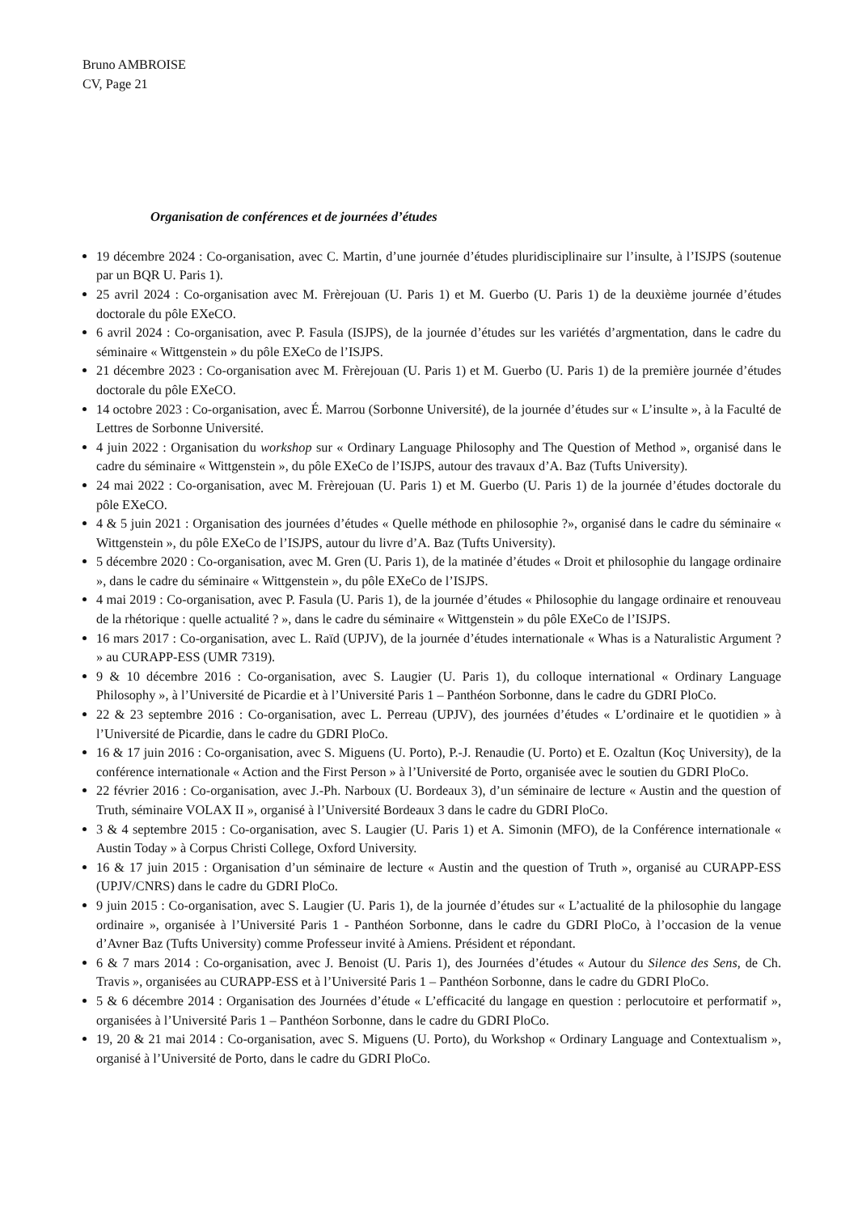Bruno AMBROISE
CV, Page 21
Organisation de conférences et de journées d’études
19 décembre 2024 : Co-organisation, avec C. Martin, d’une journée d’études pluridisciplinaire sur l’insulte, à l’ISJPS (soutenue par un BQR U. Paris 1).
25 avril 2024 : Co-organisation avec M. Frèrejouan (U. Paris 1) et M. Guerbo (U. Paris 1) de la deuxième journée d’études doctorale du pôle EXeCO.
6 avril 2024 : Co-organisation, avec P. Fasula (ISJPS), de la journée d’études sur les variétés d’argmentation, dans le cadre du séminaire « Wittgenstein » du pôle EXeCo de l’ISJPS.
21 décembre 2023 : Co-organisation avec M. Frèrejouan (U. Paris 1) et M. Guerbo (U. Paris 1) de la première journée d’études doctorale du pôle EXeCO.
14 octobre 2023 : Co-organisation, avec É. Marrou (Sorbonne Université), de la journée d’études sur « L’insulte », à la Faculté de Lettres de Sorbonne Université.
4 juin 2022 : Organisation du workshop sur « Ordinary Language Philosophy and The Question of Method », organisé dans le cadre du séminaire « Wittgenstein », du pôle EXeCo de l’ISJPS, autour des travaux d’A. Baz (Tufts University).
24 mai 2022 : Co-organisation, avec M. Frèrejouan (U. Paris 1) et M. Guerbo (U. Paris 1) de la journée d’études doctorale du pôle EXeCO.
4 & 5 juin 2021 : Organisation des journées d’études « Quelle méthode en philosophie ?», organisé dans le cadre du séminaire « Wittgenstein », du pôle EXeCo de l’ISJPS, autour du livre d’A. Baz (Tufts University).
5 décembre 2020 : Co-organisation, avec M. Gren (U. Paris 1), de la matinée d’études « Droit et philosophie du langage ordinaire », dans le cadre du séminaire « Wittgenstein », du pôle EXeCo de l’ISJPS.
4 mai 2019 : Co-organisation, avec P. Fasula (U. Paris 1), de la journée d’études « Philosophie du langage ordinaire et renouveau de la rhétorique : quelle actualité ? », dans le cadre du séminaire « Wittgenstein » du pôle EXeCo de l’ISJPS.
16 mars 2017 : Co-organisation, avec L. Raïd (UPJV), de la journée d’études internationale « Whas is a Naturalistic Argument ? » au CURAPP-ESS (UMR 7319).
9 & 10 décembre 2016 : Co-organisation, avec S. Laugier (U. Paris 1), du colloque international « Ordinary Language Philosophy », à l’Université de Picardie et à l’Université Paris 1 – Panthéon Sorbonne, dans le cadre du GDRI PloCo.
22 & 23 septembre 2016 : Co-organisation, avec L. Perreau (UPJV), des journées d’études « L’ordinaire et le quotidien » à l’Université de Picardie, dans le cadre du GDRI PloCo.
16 & 17 juin 2016 : Co-organisation, avec S. Miguens (U. Porto), P.-J. Renaudie (U. Porto) et E. Ozaltun (Koç University), de la conférence internationale « Action and the First Person » à l’Université de Porto, organisée avec le soutien du GDRI PloCo.
22 février 2016 : Co-organisation, avec J.-Ph. Narboux (U. Bordeaux 3), d’un séminaire de lecture « Austin and the question of Truth, séminaire VOLAX II », organisé à l’Université Bordeaux 3 dans le cadre du GDRI PloCo.
3 & 4 septembre 2015 : Co-organisation, avec S. Laugier (U. Paris 1) et A. Simonin (MFO), de la Conférence internationale « Austin Today » à Corpus Christi College, Oxford University.
16 & 17 juin 2015 : Organisation d’un séminaire de lecture « Austin and the question of Truth », organisé au CURAPP-ESS (UPJV/CNRS) dans le cadre du GDRI PloCo.
9 juin 2015 : Co-organisation, avec S. Laugier (U. Paris 1), de la journée d’études sur « L’actualité de la philosophie du langage ordinaire », organisée à l’Université Paris 1 - Panthéon Sorbonne, dans le cadre du GDRI PloCo, à l’occasion de la venue d’Avner Baz (Tufts University) comme Professeur invité à Amiens. Président et répondant.
6 & 7 mars 2014 : Co-organisation, avec J. Benoist (U. Paris 1), des Journées d’études « Autour du Silence des Sens, de Ch. Travis », organisées au CURAPP-ESS et à l’Université Paris 1 – Panthéon Sorbonne, dans le cadre du GDRI PloCo.
5 & 6 décembre 2014 : Organisation des Journées d’étude « L’efficacité du langage en question : perlocutoire et performatif », organisées à l’Université Paris 1 – Panthéon Sorbonne, dans le cadre du GDRI PloCo.
19, 20 & 21 mai 2014 : Co-organisation, avec S. Miguens (U. Porto), du Workshop « Ordinary Language and Contextualism », organisé à l’Université de Porto, dans le cadre du GDRI PloCo.